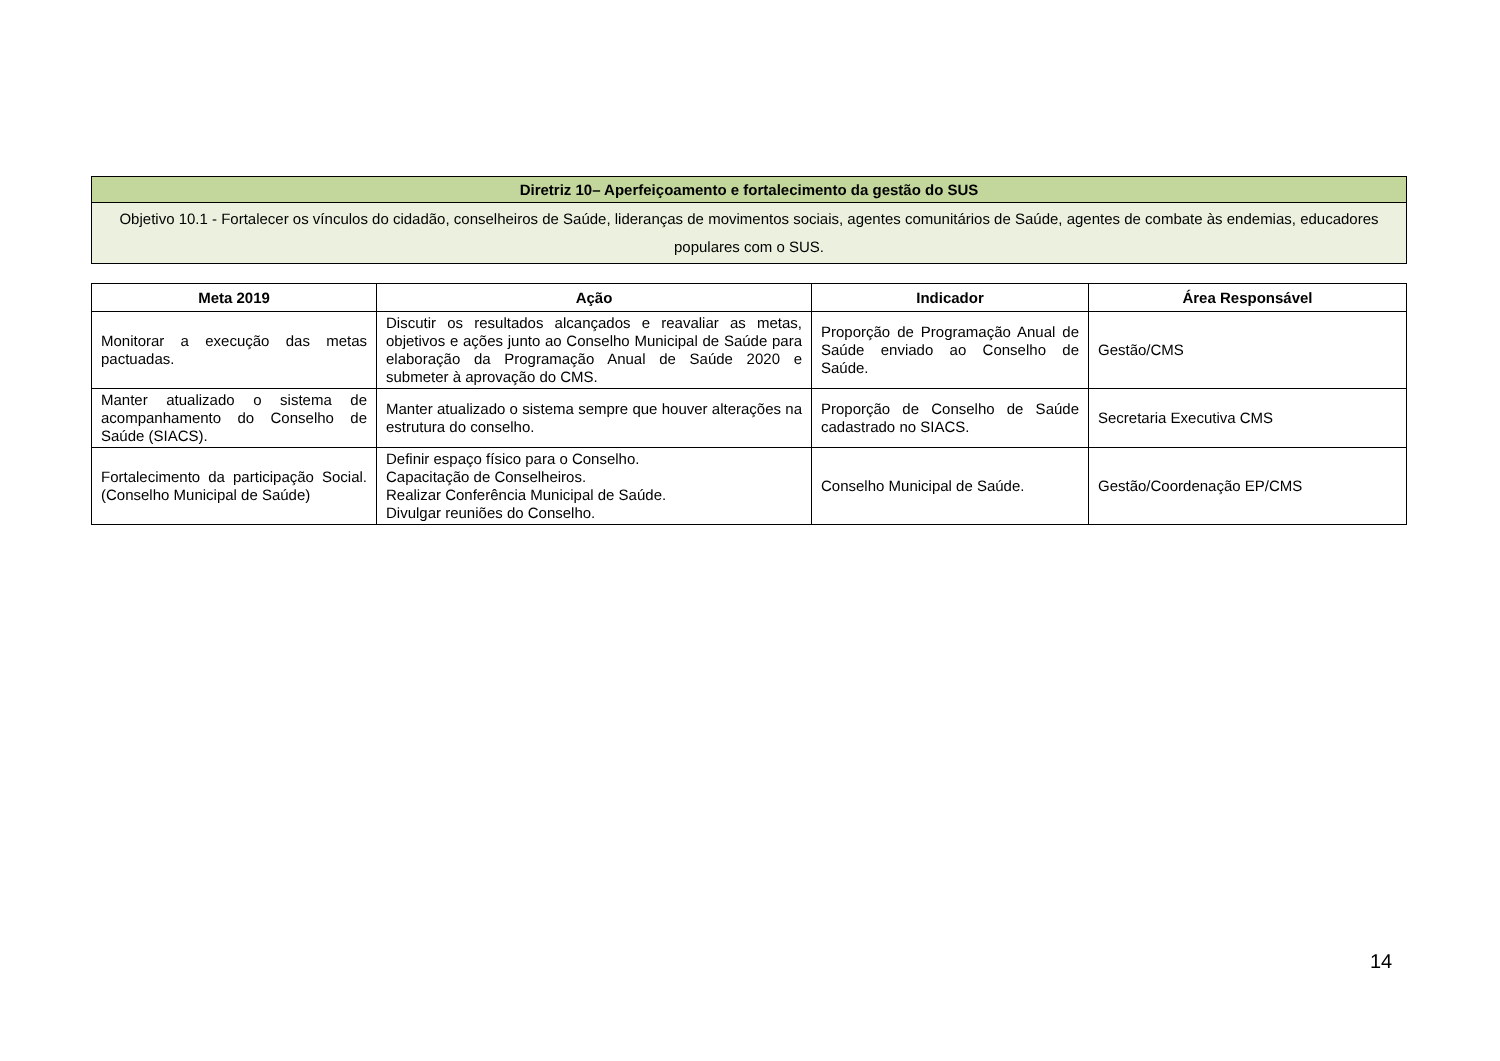| Diretriz 10– Aperfeiçoamento e fortalecimento da gestão do SUS |
| --- |
| Objetivo 10.1 - Fortalecer os vínculos do cidadão, conselheiros de Saúde, lideranças de movimentos sociais, agentes comunitários de Saúde, agentes de combate às endemias, educadores populares com o SUS. |
| Meta 2019 | Ação | Indicador | Área Responsável |
| --- | --- | --- | --- |
| Monitorar a execução das metas pactuadas. | Discutir os resultados alcançados e reavaliar as metas, objetivos e ações junto ao Conselho Municipal de Saúde para elaboração da Programação Anual de Saúde 2020 e submeter à aprovação do CMS. | Proporção de Programação Anual de Saúde enviado ao Conselho de Saúde. | Gestão/CMS |
| Manter atualizado o sistema de acompanhamento do Conselho de Saúde (SIACS). | Manter atualizado o sistema sempre que houver alterações na estrutura do conselho. | Proporção de Conselho de Saúde cadastrado no SIACS. | Secretaria Executiva CMS |
| Fortalecimento da participação Social. (Conselho Municipal de Saúde) | Definir espaço físico para o Conselho. Capacitação de Conselheiros. Realizar Conferência Municipal de Saúde. Divulgar reuniões do Conselho. | Conselho Municipal de Saúde. | Gestão/Coordenação EP/CMS |
14